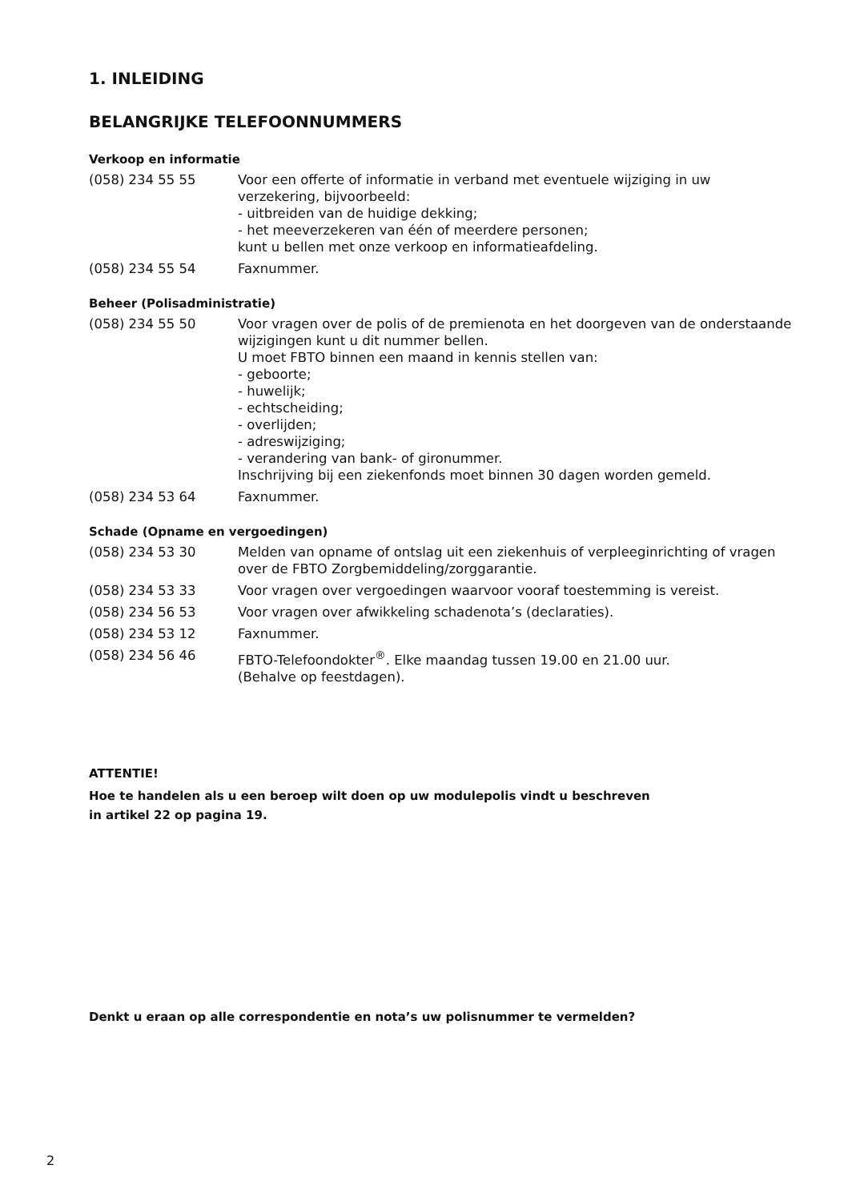1. INLEIDING
BELANGRIJKE TELEFOONNUMMERS
Verkoop en informatie
| (058) 234 55 55 | Voor een offerte of informatie in verband met eventuele wijziging in uw verzekering, bijvoorbeeld: - uitbreiden van de huidige dekking; - het meeverzekeren van één of meerdere personen; kunt u bellen met onze verkoop en informatieafdeling. |
| (058) 234 55 54 | Faxnummer. |
Beheer (Polisadministratie)
| (058) 234 55 50 | Voor vragen over de polis of de premienota en het doorgeven van de onderstaande wijzigingen kunt u dit nummer bellen. U moet FBTO binnen een maand in kennis stellen van: - geboorte; - huwelijk; - echtscheiding; - overlijden; - adreswijziging; - verandering van bank- of gironummer. Inschrijving bij een ziekenfonds moet binnen 30 dagen worden gemeld. |
| (058) 234 53 64 | Faxnummer. |
Schade (Opname en vergoedingen)
| (058) 234 53 30 | Melden van opname of ontslag uit een ziekenhuis of verpleeginrichting of vragen over de FBTO Zorgbemiddeling/zorggarantie. |
| (058) 234 53 33 | Voor vragen over vergoedingen waarvoor vooraf toestemming is vereist. |
| (058) 234 56 53 | Voor vragen over afwikkeling schadenota’s (declaraties). |
| (058) 234 53 12 | Faxnummer. |
| (058) 234 56 46 | FBTO-Telefoondokter<sup>®</sup>. Elke maandag tussen 19.00 en 21.00 uur. (Behalve op feestdagen). |
ATTENTIE!
Hoe te handelen als u een beroep wilt doen op uw modulepolis vindt u beschreven
in artikel 22 op pagina 19.
Denkt u eraan op alle correspondentie en nota’s uw polisnummer te vermelden?
2